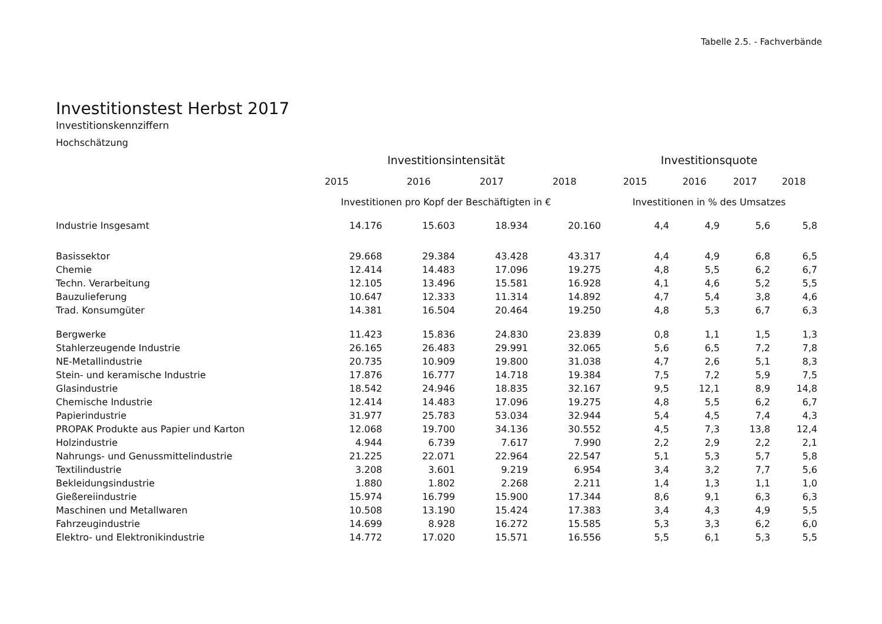Tabelle 2.5. - Fachverbände
Investitionstest Herbst 2017
Investitionskennziffern
Hochschätzung
| | Investitionsintensität | | | | Investitionsquote | | | |
| --- | --- | --- | --- | --- | --- | --- | --- | --- |
| | 2015 | 2016 | 2017 | 2018 | 2015 | 2016 | 2017 | 2018 |
| | Investitionen pro Kopf der Beschäftigten in € | | | | Investitionen in % des Umsatzes | | | |
| Industrie Insgesamt | 14.176 | 15.603 | 18.934 | 20.160 | 4,4 | 4,9 | 5,6 | 5,8 |
| Basissektor | 29.668 | 29.384 | 43.428 | 43.317 | 4,4 | 4,9 | 6,8 | 6,5 |
| Chemie | 12.414 | 14.483 | 17.096 | 19.275 | 4,8 | 5,5 | 6,2 | 6,7 |
| Techn. Verarbeitung | 12.105 | 13.496 | 15.581 | 16.928 | 4,1 | 4,6 | 5,2 | 5,5 |
| Bauzulieferung | 10.647 | 12.333 | 11.314 | 14.892 | 4,7 | 5,4 | 3,8 | 4,6 |
| Trad. Konsumgüter | 14.381 | 16.504 | 20.464 | 19.250 | 4,8 | 5,3 | 6,7 | 6,3 |
| Bergwerke | 11.423 | 15.836 | 24.830 | 23.839 | 0,8 | 1,1 | 1,5 | 1,3 |
| Stahlerzeugende Industrie | 26.165 | 26.483 | 29.991 | 32.065 | 5,6 | 6,5 | 7,2 | 7,8 |
| NE-Metallindustrie | 20.735 | 10.909 | 19.800 | 31.038 | 4,7 | 2,6 | 5,1 | 8,3 |
| Stein- und keramische Industrie | 17.876 | 16.777 | 14.718 | 19.384 | 7,5 | 7,2 | 5,9 | 7,5 |
| Glasindustrie | 18.542 | 24.946 | 18.835 | 32.167 | 9,5 | 12,1 | 8,9 | 14,8 |
| Chemische Industrie | 12.414 | 14.483 | 17.096 | 19.275 | 4,8 | 5,5 | 6,2 | 6,7 |
| Papierindustrie | 31.977 | 25.783 | 53.034 | 32.944 | 5,4 | 4,5 | 7,4 | 4,3 |
| PROPAK Produkte aus Papier und Karton | 12.068 | 19.700 | 34.136 | 30.552 | 4,5 | 7,3 | 13,8 | 12,4 |
| Holzindustrie | 4.944 | 6.739 | 7.617 | 7.990 | 2,2 | 2,9 | 2,2 | 2,1 |
| Nahrungs- und Genussmittelindustrie | 21.225 | 22.071 | 22.964 | 22.547 | 5,1 | 5,3 | 5,7 | 5,8 |
| Textilindustrie | 3.208 | 3.601 | 9.219 | 6.954 | 3,4 | 3,2 | 7,7 | 5,6 |
| Bekleidungsindustrie | 1.880 | 1.802 | 2.268 | 2.211 | 1,4 | 1,3 | 1,1 | 1,0 |
| Gießereiindustrie | 15.974 | 16.799 | 15.900 | 17.344 | 8,6 | 9,1 | 6,3 | 6,3 |
| Maschinen und Metallwaren | 10.508 | 13.190 | 15.424 | 17.383 | 3,4 | 4,3 | 4,9 | 5,5 |
| Fahrzeugindustrie | 14.699 | 8.928 | 16.272 | 15.585 | 5,3 | 3,3 | 6,2 | 6,0 |
| Elektro- und Elektronikindustrie | 14.772 | 17.020 | 15.571 | 16.556 | 5,5 | 6,1 | 5,3 | 5,5 |